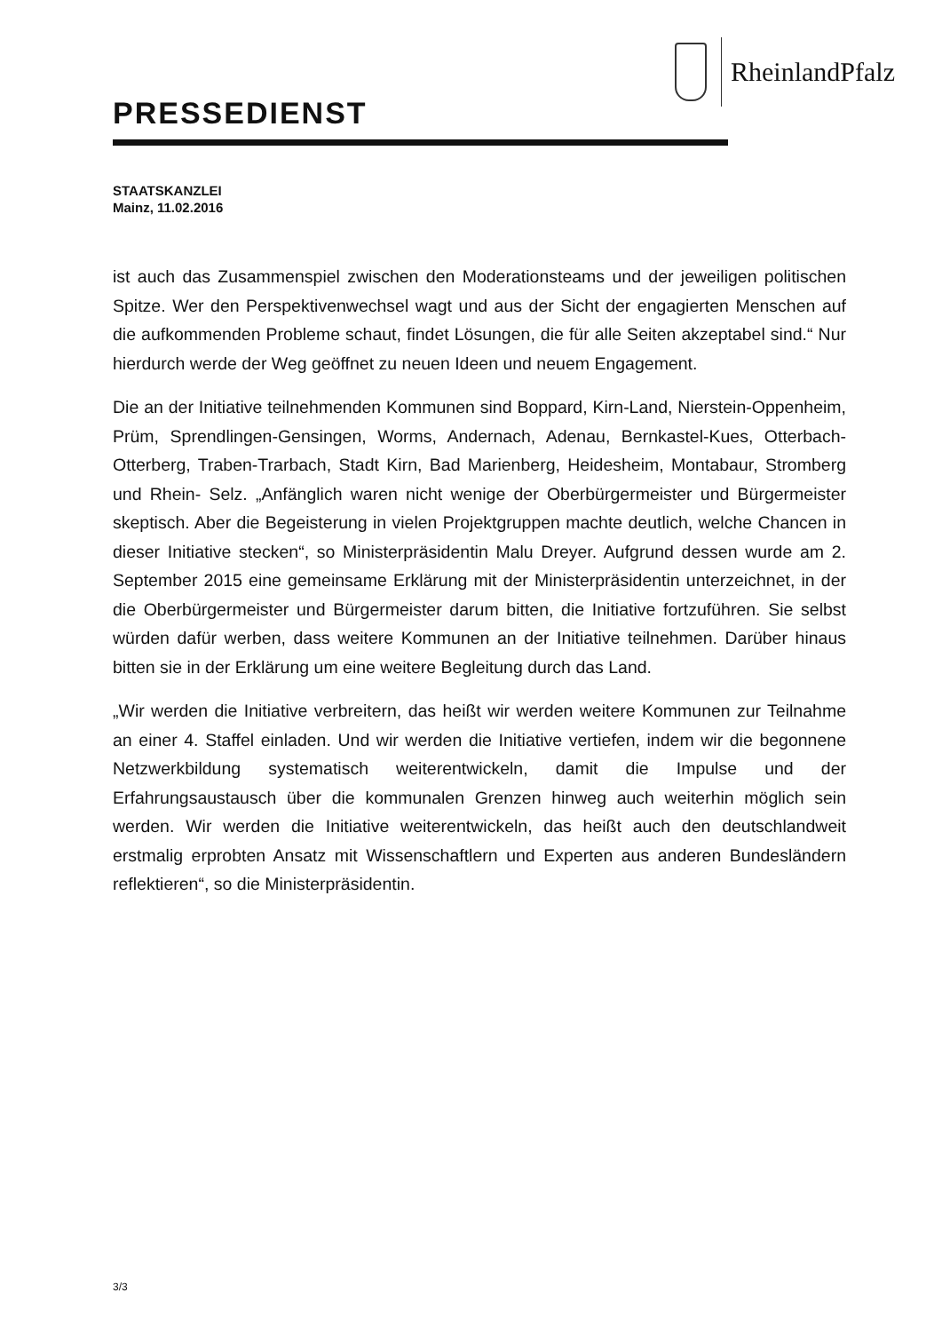RheinlandPfalz
PRESSEDIENST
STAATSKANZLEI
Mainz, 11.02.2016
ist auch das Zusammenspiel zwischen den Moderationsteams und der jeweiligen politischen Spitze. Wer den Perspektivenwechsel wagt und aus der Sicht der engagierten Menschen auf die aufkommenden Probleme schaut, findet Lösungen, die für alle Seiten akzeptabel sind.“ Nur hierdurch werde der Weg geöffnet zu neuen Ideen und neuem Engagement.
Die an der Initiative teilnehmenden Kommunen sind Boppard, Kirn-Land, Nierstein-Oppenheim, Prüm, Sprendlingen-Gensingen, Worms, Andernach, Adenau, Bernkastel-Kues, Otterbach-Otterberg, Traben-Trarbach, Stadt Kirn, Bad Marienberg, Heidesheim, Montabaur, Stromberg und Rhein- Selz. „Anfänglich waren nicht wenige der Oberbürgermeister und Bürgermeister skeptisch. Aber die Begeisterung in vielen Projektgruppen machte deutlich, welche Chancen in dieser Initiative stecken“, so Ministerpräsidentin Malu Dreyer. Aufgrund dessen wurde am 2. September 2015 eine gemeinsame Erklärung mit der Ministerpräsidentin unterzeichnet, in der die Oberbürgermeister und Bürgermeister darum bitten, die Initiative fortzuführen. Sie selbst würden dafür werben, dass weitere Kommunen an der Initiative teilnehmen. Darüber hinaus bitten sie in der Erklärung um eine weitere Begleitung durch das Land.
„Wir werden die Initiative verbreitern, das heißt wir werden weitere Kommunen zur Teilnahme an einer 4. Staffel einladen. Und wir werden die Initiative vertiefen, indem wir die begonnene Netzwerkbildung systematisch weiterentwickeln, damit die Impulse und der Erfahrungsaustausch über die kommunalen Grenzen hinweg auch weiterhin möglich sein werden. Wir werden die Initiative weiterentwickeln, das heißt auch den deutschlandweit erstmalig erprobten Ansatz mit Wissenschaftlern und Experten aus anderen Bundesländern reflektieren“, so die Ministerpräsidentin.
3/3